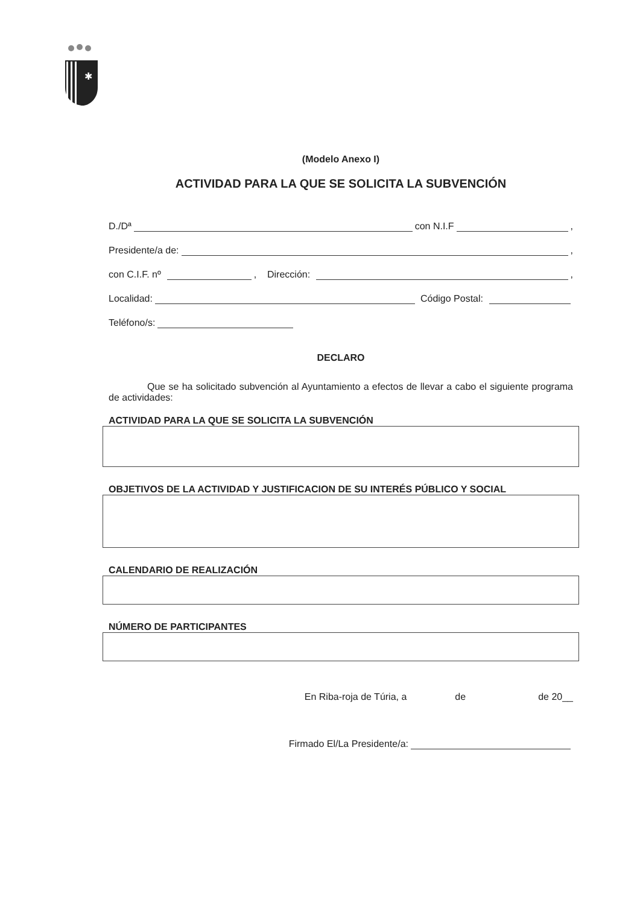✱
(Modelo Anexo I)
ACTIVIDAD PARA LA QUE SE SOLICITA LA SUBVENCIÓN
D./Dª con N.I.F ,
Presidente/a de: ,
con C.I.F. nº , Dirección: ,
Localidad: Código Postal:
Teléfono/s:
DECLARO
Que se ha solicitado subvención al Ayuntamiento a efectos de llevar a cabo el siguiente programa de actividades:
ACTIVIDAD PARA LA QUE SE SOLICITA LA SUBVENCIÓN
OBJETIVOS DE LA ACTIVIDAD Y JUSTIFICACION DE SU INTERÉS PÚBLICO Y SOCIAL
CALENDARIO DE REALIZACIÓN
NÚMERO DE PARTICIPANTES
En Riba-roja de Túria, a de de 20__
Firmado El/La Presidente/a: